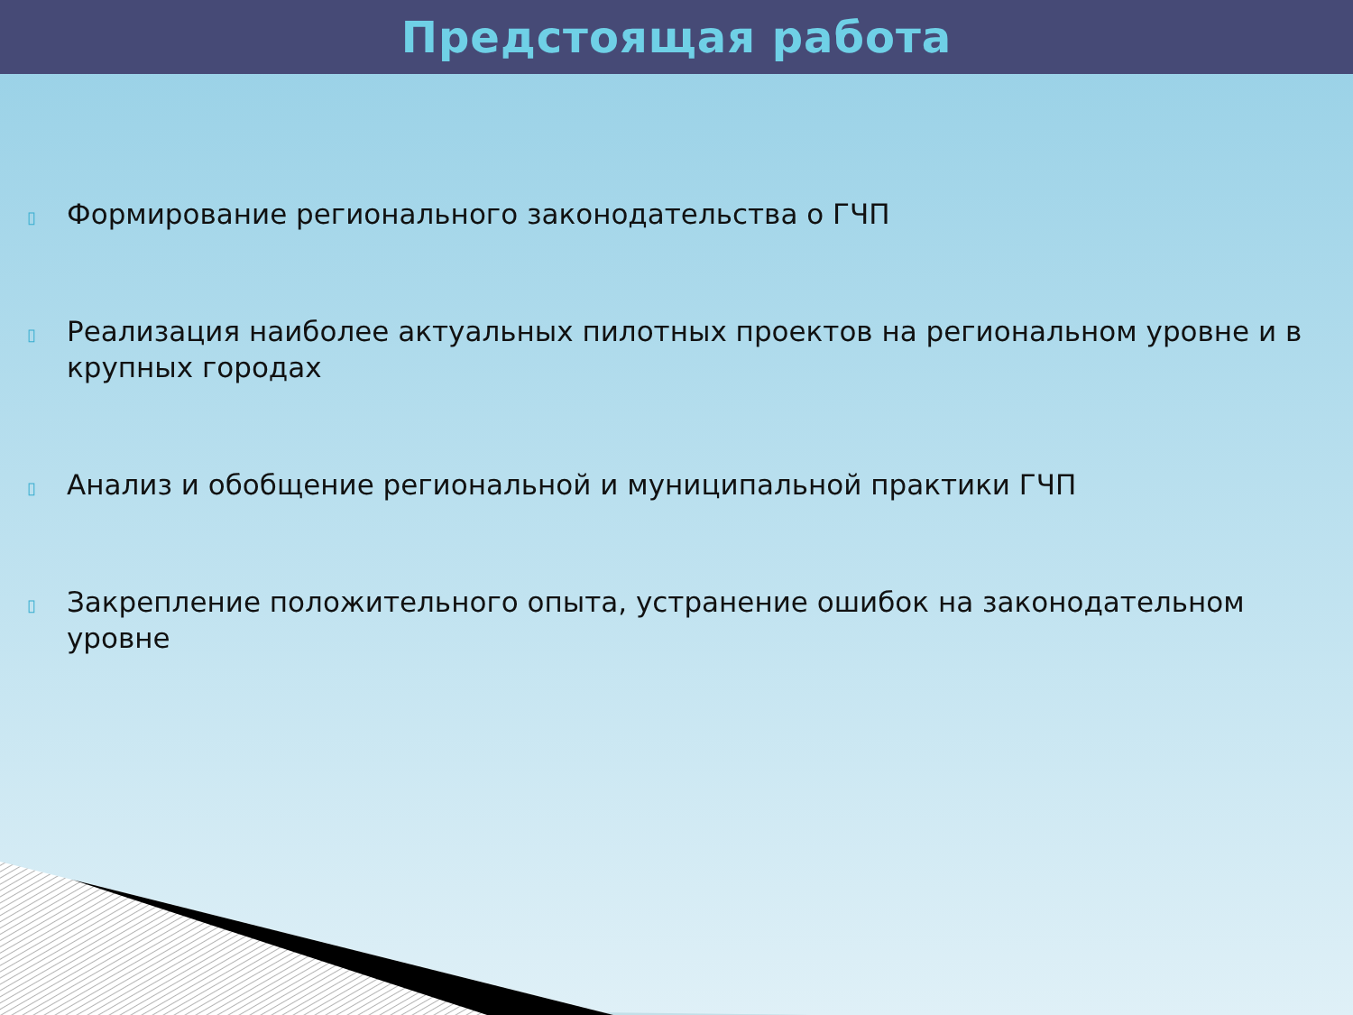Предстоящая работа
▯ Формирование регионального законодательства о ГЧП
▯ Реализация наиболее актуальных пилотных проектов на региональном уровне и в крупных городах
▯ Анализ и обобщение региональной и муниципальной практики ГЧП
▯ Закрепление положительного опыта, устранение ошибок на законодательном уровне